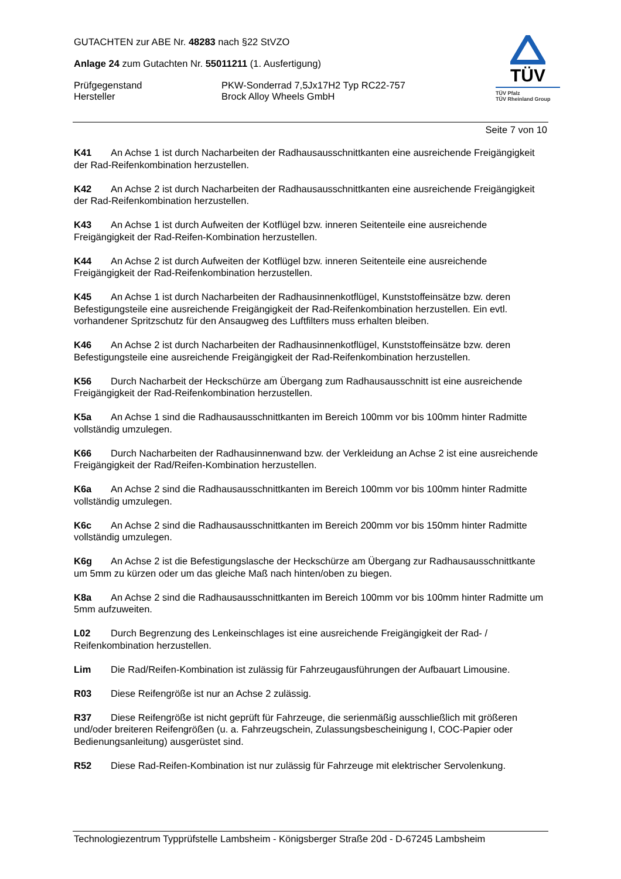GUTACHTEN zur ABE Nr. 48283 nach §22 StVZO
Anlage 24 zum Gutachten Nr. 55011211 (1. Ausfertigung)
Prüfgegenstand PKW-Sonderrad 7,5Jx17H2 Typ RC22-757
Hersteller Brock Alloy Wheels GmbH
TÜV
TÜV Pfalz
TÜV Rheinland Group
Seite 7 von 10
K41 An Achse 1 ist durch Nacharbeiten der Radhausausschnittkanten eine ausreichende Freigängigkeit der Rad-Reifenkombination herzustellen.
K42 An Achse 2 ist durch Nacharbeiten der Radhausausschnittkanten eine ausreichende Freigängigkeit der Rad-Reifenkombination herzustellen.
K43 An Achse 1 ist durch Aufweiten der Kotflügel bzw. inneren Seitenteile eine ausreichende Freigängigkeit der Rad-Reifen-Kombination herzustellen.
K44 An Achse 2 ist durch Aufweiten der Kotflügel bzw. inneren Seitenteile eine ausreichende Freigängigkeit der Rad-Reifenkombination herzustellen.
K45 An Achse 1 ist durch Nacharbeiten der Radhausinnenkotflügel, Kunststoffeinsätze bzw. deren Befestigungsteile eine ausreichende Freigängigkeit der Rad-Reifenkombination herzustellen. Ein evtl. vorhandener Spritzschutz für den Ansaugweg des Luftfilters muss erhalten bleiben.
K46 An Achse 2 ist durch Nacharbeiten der Radhausinnenkotflügel, Kunststoffeinsätze bzw. deren Befestigungsteile eine ausreichende Freigängigkeit der Rad-Reifenkombination herzustellen.
K56 Durch Nacharbeit der Heckschürze am Übergang zum Radhausausschnitt ist eine ausreichende Freigängigkeit der Rad-Reifenkombination herzustellen.
K5a An Achse 1 sind die Radhausausschnittkanten im Bereich 100mm vor bis 100mm hinter Radmitte vollständig umzulegen.
K66 Durch Nacharbeiten der Radhausinnenwand bzw. der Verkleidung an Achse 2 ist eine ausreichende Freigängigkeit der Rad/Reifen-Kombination herzustellen.
K6a An Achse 2 sind die Radhausausschnittkanten im Bereich 100mm vor bis 100mm hinter Radmitte vollständig umzulegen.
K6c An Achse 2 sind die Radhausausschnittkanten im Bereich 200mm vor bis 150mm hinter Radmitte vollständig umzulegen.
K6g An Achse 2 ist die Befestigungslasche der Heckschürze am Übergang zur Radhausausschnittkante um 5mm zu kürzen oder um das gleiche Maß nach hinten/oben zu biegen.
K8a An Achse 2 sind die Radhausausschnittkanten im Bereich 100mm vor bis 100mm hinter Radmitte um 5mm aufzuweiten.
L02 Durch Begrenzung des Lenkeinschlages ist eine ausreichende Freigängigkeit der Rad- / Reifenkombination herzustellen.
Lim Die Rad/Reifen-Kombination ist zulässig für Fahrzeugausführungen der Aufbauart Limousine.
R03 Diese Reifengröße ist nur an Achse 2 zulässig.
R37 Diese Reifengröße ist nicht geprüft für Fahrzeuge, die serienmäßig ausschließlich mit größeren und/oder breiteren Reifengrößen (u. a. Fahrzeugschein, Zulassungsbescheinigung I, COC-Papier oder Bedienungsanleitung) ausgerüstet sind.
R52 Diese Rad-Reifen-Kombination ist nur zulässig für Fahrzeuge mit elektrischer Servolenkung.
Technologiezentrum Typprüfstelle Lambsheim - Königsberger Straße 20d - D-67245 Lambsheim